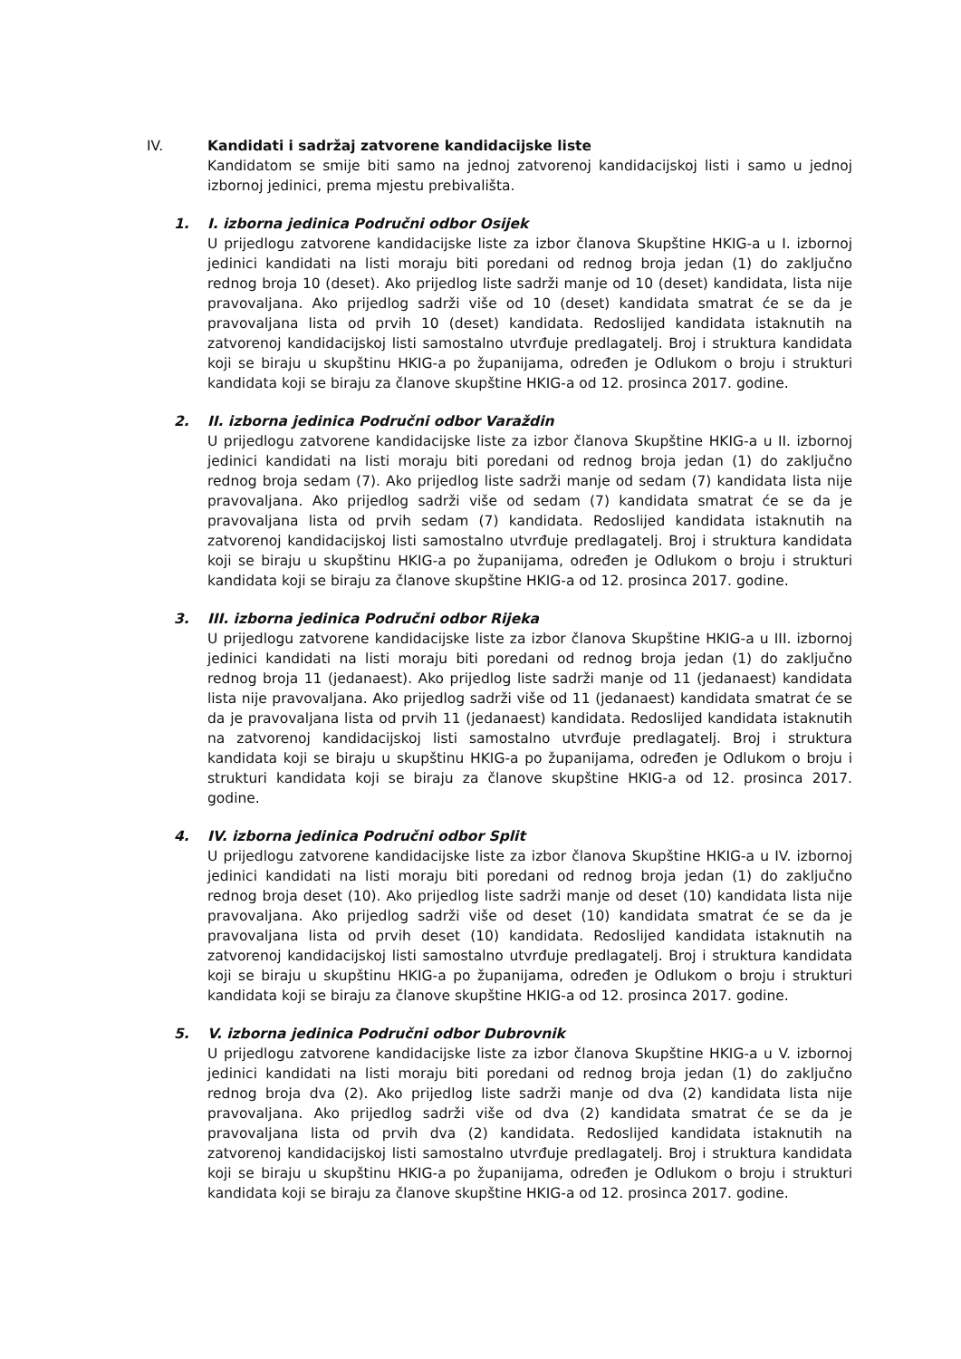IV. Kandidati i sadržaj zatvorene kandidacijske liste
Kandidatom se smije biti samo na jednoj zatvorenoj kandidacijskoj listi i samo u jednoj izbornoj jedinici, prema mjestu prebivališta.
1. I. izborna jedinica Područni odbor Osijek
U prijedlogu zatvorene kandidacijske liste za izbor članova Skupštine HKIG-a u I. izbornoj jedinici kandidati na listi moraju biti poredani od rednog broja jedan (1) do zaključno rednog broja 10 (deset). Ako prijedlog liste sadrži manje od 10 (deset) kandidata, lista nije pravovaljana. Ako prijedlog sadrži više od 10 (deset) kandidata smatrat će se da je pravovaljana lista od prvih 10 (deset) kandidata. Redoslijed kandidata istaknutih na zatvorenoj kandidacijskoj listi samostalno utvrđuje predlagatelj. Broj i struktura kandidata koji se biraju u skupštinu HKIG-a po županijama, određen je Odlukom o broju i strukturi kandidata koji se biraju za članove skupštine HKIG-a od 12. prosinca 2017. godine.
2. II. izborna jedinica Područni odbor Varaždin
U prijedlogu zatvorene kandidacijske liste za izbor članova Skupštine HKIG-a u II. izbornoj jedinici kandidati na listi moraju biti poredani od rednog broja jedan (1) do zaključno rednog broja sedam (7). Ako prijedlog liste sadrži manje od sedam (7) kandidata lista nije pravovaljana. Ako prijedlog sadrži više od sedam (7) kandidata smatrat će se da je pravovaljana lista od prvih sedam (7) kandidata. Redoslijed kandidata istaknutih na zatvorenoj kandidacijskoj listi samostalno utvrđuje predlagatelj. Broj i struktura kandidata koji se biraju u skupštinu HKIG-a po županijama, određen je Odlukom o broju i strukturi kandidata koji se biraju za članove skupštine HKIG-a od 12. prosinca 2017. godine.
3. III. izborna jedinica Područni odbor Rijeka
U prijedlogu zatvorene kandidacijske liste za izbor članova Skupštine HKIG-a u III. izbornoj jedinici kandidati na listi moraju biti poredani od rednog broja jedan (1) do zaključno rednog broja 11 (jedanaest). Ako prijedlog liste sadrži manje od 11 (jedanaest) kandidata lista nije pravovaljana. Ako prijedlog sadrži više od 11 (jedanaest) kandidata smatrat će se da je pravovaljana lista od prvih 11 (jedanaest) kandidata. Redoslijed kandidata istaknutih na zatvorenoj kandidacijskoj listi samostalno utvrđuje predlagatelj. Broj i struktura kandidata koji se biraju u skupštinu HKIG-a po županijama, određen je Odlukom o broju i strukturi kandidata koji se biraju za članove skupštine HKIG-a od 12. prosinca 2017. godine.
4. IV. izborna jedinica Područni odbor Split
U prijedlogu zatvorene kandidacijske liste za izbor članova Skupštine HKIG-a u IV. izbornoj jedinici kandidati na listi moraju biti poredani od rednog broja jedan (1) do zaključno rednog broja deset (10). Ako prijedlog liste sadrži manje od deset (10) kandidata lista nije pravovaljana. Ako prijedlog sadrži više od deset (10) kandidata smatrat će se da je pravovaljana lista od prvih deset (10) kandidata. Redoslijed kandidata istaknutih na zatvorenoj kandidacijskoj listi samostalno utvrđuje predlagatelj. Broj i struktura kandidata koji se biraju u skupštinu HKIG-a po županijama, određen je Odlukom o broju i strukturi kandidata koji se biraju za članove skupštine HKIG-a od 12. prosinca 2017. godine.
5. V. izborna jedinica Područni odbor Dubrovnik
U prijedlogu zatvorene kandidacijske liste za izbor članova Skupštine HKIG-a u V. izbornoj jedinici kandidati na listi moraju biti poredani od rednog broja jedan (1) do zaključno rednog broja dva (2). Ako prijedlog liste sadrži manje od dva (2) kandidata lista nije pravovaljana. Ako prijedlog sadrži više od dva (2) kandidata smatrat će se da je pravovaljana lista od prvih dva (2) kandidata. Redoslijed kandidata istaknutih na zatvorenoj kandidacijskoj listi samostalno utvrđuje predlagatelj. Broj i struktura kandidata koji se biraju u skupštinu HKIG-a po županijama, određen je Odlukom o broju i strukturi kandidata koji se biraju za članove skupštine HKIG-a od 12. prosinca 2017. godine.